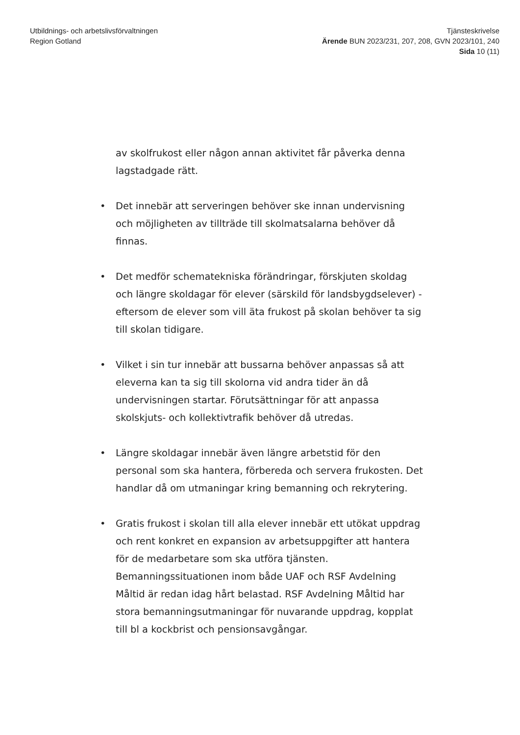Utbildnings- och arbetslivsförvaltningen
Region Gotland
Tjänsteskrivelse
Ärende BUN 2023/231, 207, 208, GVN 2023/101, 240
Sida 10 (11)
av skolfrukost eller någon annan aktivitet får påverka denna lagstadgade rätt.
• Det innebär att serveringen behöver ske innan undervisning och möjligheten av tillträde till skolmatsalarna behöver då finnas.
• Det medför schematekniska förändringar, förskjuten skoldag och längre skoldagar för elever (särskild för landsbygdselever) - eftersom de elever som vill äta frukost på skolan behöver ta sig till skolan tidigare.
• Vilket i sin tur innebär att bussarna behöver anpassas så att eleverna kan ta sig till skolorna vid andra tider än då undervisningen startar. Förutsättningar för att anpassa skolskjuts- och kollektivtrafik behöver då utredas.
• Längre skoldagar innebär även längre arbetstid för den personal som ska hantera, förbereda och servera frukosten. Det handlar då om utmaningar kring bemanning och rekrytering.
• Gratis frukost i skolan till alla elever innebär ett utökat uppdrag och rent konkret en expansion av arbetsuppgifter att hantera för de medarbetare som ska utföra tjänsten. Bemanningssituationen inom både UAF och RSF Avdelning Måltid är redan idag hårt belastad. RSF Avdelning Måltid har stora bemanningsutmaningar för nuvarande uppdrag, kopplat till bl a kockbrist och pensionsavgångar.